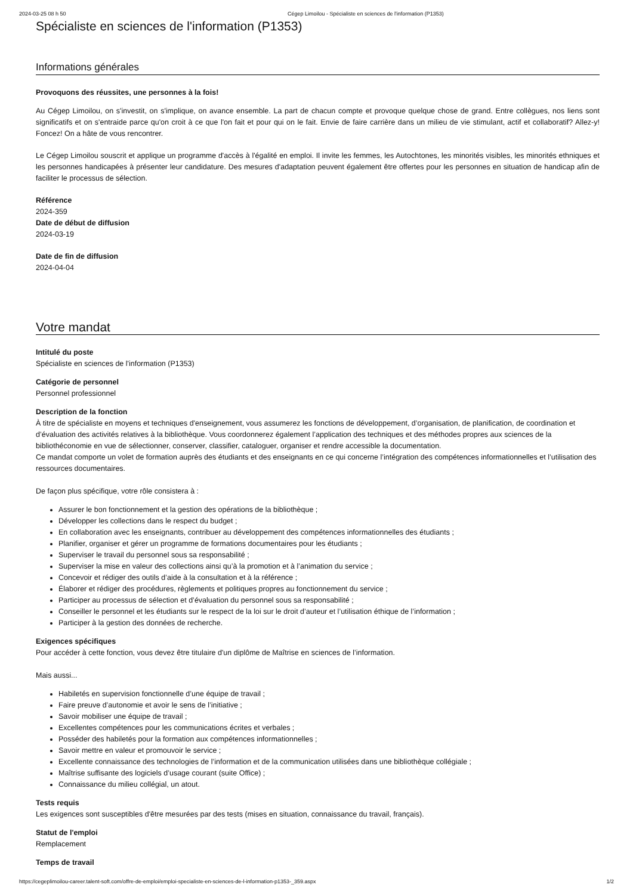2024-03-25 08 h 50 Cégep Limoilou - Spécialiste en sciences de l'information (P1353)
Spécialiste en sciences de l'information (P1353)
Informations générales
Provoquons des réussites, une personnes à la fois!
Au Cégep Limoilou, on s'investit, on s'implique, on avance ensemble. La part de chacun compte et provoque quelque chose de grand. Entre collègues, nos liens sont significatifs et on s'entraide parce qu'on croit à ce que l'on fait et pour qui on le fait. Envie de faire carrière dans un milieu de vie stimulant, actif et collaboratif? Allez-y! Foncez! On a hâte de vous rencontrer.
Le Cégep Limoilou souscrit et applique un programme d'accès à l'égalité en emploi. Il invite les femmes, les Autochtones, les minorités visibles, les minorités ethniques et les personnes handicapées à présenter leur candidature. Des mesures d'adaptation peuvent également être offertes pour les personnes en situation de handicap afin de faciliter le processus de sélection.
Référence
2024-359
Date de début de diffusion
2024-03-19
Date de fin de diffusion
2024-04-04
Votre mandat
Intitulé du poste
Spécialiste en sciences de l'information (P1353)
Catégorie de personnel
Personnel professionnel
Description de la fonction
À titre de spécialiste en moyens et techniques d'enseignement, vous assumerez les fonctions de développement, d’organisation, de planification, de coordination et d’évaluation des activités relatives à la bibliothèque. Vous coordonnerez également l’application des techniques et des méthodes propres aux sciences de la bibliothéconomie en vue de sélectionner, conserver, classifier, cataloguer, organiser et rendre accessible la documentation.
Ce mandat comporte un volet de formation auprès des étudiants et des enseignants en ce qui concerne l’intégration des compétences informationnelles et l’utilisation des ressources documentaires.
De façon plus spécifique, votre rôle consistera à :
Assurer le bon fonctionnement et la gestion des opérations de la bibliothèque ;
Développer les collections dans le respect du budget ;
En collaboration avec les enseignants, contribuer au développement des compétences informationnelles des étudiants ;
Planifier, organiser et gérer un programme de formations documentaires pour les étudiants ;
Superviser le travail du personnel sous sa responsabilité ;
Superviser la mise en valeur des collections ainsi qu’à la promotion et à l’animation du service ;
Concevoir et rédiger des outils d’aide à la consultation et à la référence ;
Élaborer et rédiger des procédures, règlements et politiques propres au fonctionnement du service ;
Participer au processus de sélection et d’évaluation du personnel sous sa responsabilité ;
Conseiller le personnel et les étudiants sur le respect de la loi sur le droit d’auteur et l’utilisation éthique de l’information ;
Participer à la gestion des données de recherche.
Exigences spécifiques
Pour accéder à cette fonction, vous devez être titulaire d'un diplôme de Maîtrise en sciences de l’information.
Mais aussi...
Habiletés en supervision fonctionnelle d’une équipe de travail ;
Faire preuve d’autonomie et avoir le sens de l’initiative ;
Savoir mobiliser une équipe de travail ;
Excellentes compétences pour les communications écrites et verbales ;
Posséder des habiletés pour la formation aux compétences informationnelles ;
Savoir mettre en valeur et promouvoir le service ;
Excellente connaissance des technologies de l’information et de la communication utilisées dans une bibliothèque collégiale ;
Maîtrise suffisante des logiciels d’usage courant (suite Office) ;
Connaissance du milieu collégial, un atout.
Tests requis
Les exigences sont susceptibles d'être mesurées par des tests (mises en situation, connaissance du travail, français).
Statut de l'emploi
Remplacement
Temps de travail
https://cegeplimoilou-career.talent-soft.com/offre-de-emploi/emploi-specialiste-en-sciences-de-l-information-p1353-_359.aspx 1/2